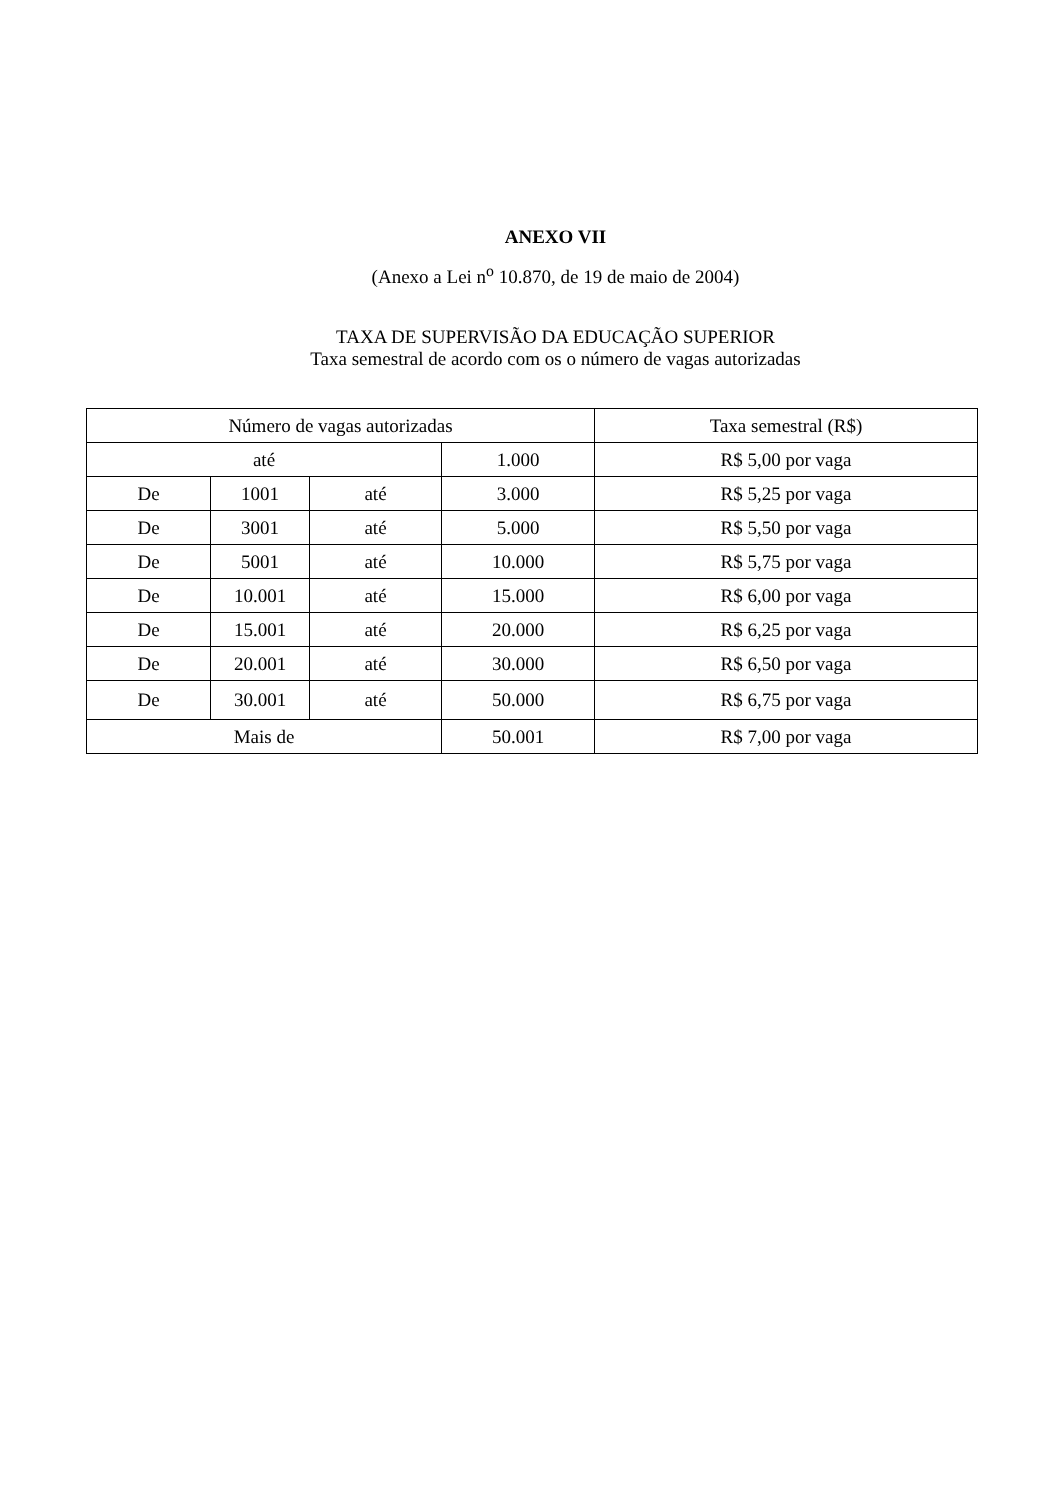ANEXO VII
(Anexo a Lei n<sup>o</sup> 10.870, de 19 de maio de 2004)
TAXA DE SUPERVISÃO DA EDUCAÇÃO SUPERIOR
Taxa semestral de acordo com os o número de vagas autorizadas
| Número de vagas autorizadas | | | | Taxa semestral (R$) |
| --- | --- | --- | --- | --- |
| até | | | 1.000 | R$ 5,00 por vaga |
| De | 1001 | até | 3.000 | R$ 5,25 por vaga |
| De | 3001 | até | 5.000 | R$ 5,50 por vaga |
| De | 5001 | até | 10.000 | R$ 5,75 por vaga |
| De | 10.001 | até | 15.000 | R$ 6,00 por vaga |
| De | 15.001 | até | 20.000 | R$ 6,25 por vaga |
| De | 20.001 | até | 30.000 | R$ 6,50 por vaga |
| De | 30.001 | até | 50.000 | R$ 6,75 por vaga |
| Mais de | | | 50.001 | R$ 7,00 por vaga |